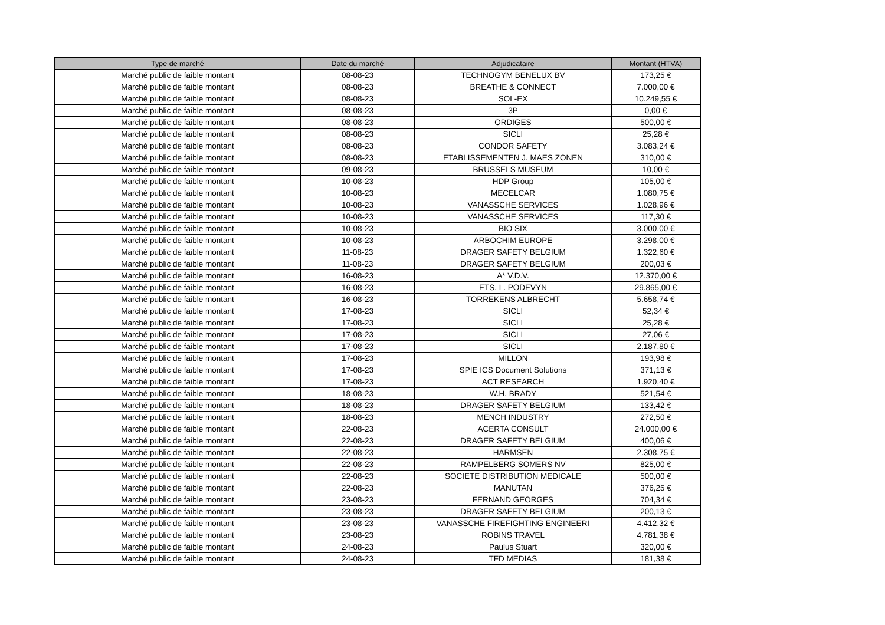| Type de marché | Date du marché | Adjudicataire | Montant (HTVA) |
| --- | --- | --- | --- |
| Marché public de faible montant | 08-08-23 | TECHNOGYM BENELUX BV | 173,25 € |
| Marché public de faible montant | 08-08-23 | BREATHE & CONNECT | 7.000,00 € |
| Marché public de faible montant | 08-08-23 | SOL-EX | 10.249,55 € |
| Marché public de faible montant | 08-08-23 | 3P | 0,00 € |
| Marché public de faible montant | 08-08-23 | ORDIGES | 500,00 € |
| Marché public de faible montant | 08-08-23 | SICLI | 25,28 € |
| Marché public de faible montant | 08-08-23 | CONDOR SAFETY | 3.083,24 € |
| Marché public de faible montant | 08-08-23 | ETABLISSEMENTEN J. MAES ZONEN | 310,00 € |
| Marché public de faible montant | 09-08-23 | BRUSSELS MUSEUM | 10,00 € |
| Marché public de faible montant | 10-08-23 | HDP Group | 105,00 € |
| Marché public de faible montant | 10-08-23 | MECELCAR | 1.080,75 € |
| Marché public de faible montant | 10-08-23 | VANASSCHE SERVICES | 1.028,96 € |
| Marché public de faible montant | 10-08-23 | VANASSCHE SERVICES | 117,30 € |
| Marché public de faible montant | 10-08-23 | BIO SIX | 3.000,00 € |
| Marché public de faible montant | 10-08-23 | ARBOCHIM EUROPE | 3.298,00 € |
| Marché public de faible montant | 11-08-23 | DRAGER SAFETY BELGIUM | 1.322,60 € |
| Marché public de faible montant | 11-08-23 | DRAGER SAFETY BELGIUM | 200,03 € |
| Marché public de faible montant | 16-08-23 | A* V.D.V. | 12.370,00 € |
| Marché public de faible montant | 16-08-23 | ETS. L. PODEVYN | 29.865,00 € |
| Marché public de faible montant | 16-08-23 | TORREKENS ALBRECHT | 5.658,74 € |
| Marché public de faible montant | 17-08-23 | SICLI | 52,34 € |
| Marché public de faible montant | 17-08-23 | SICLI | 25,28 € |
| Marché public de faible montant | 17-08-23 | SICLI | 27,06 € |
| Marché public de faible montant | 17-08-23 | SICLI | 2.187,80 € |
| Marché public de faible montant | 17-08-23 | MILLON | 193,98 € |
| Marché public de faible montant | 17-08-23 | SPIE ICS Document Solutions | 371,13 € |
| Marché public de faible montant | 17-08-23 | ACT RESEARCH | 1.920,40 € |
| Marché public de faible montant | 18-08-23 | W.H. BRADY | 521,54 € |
| Marché public de faible montant | 18-08-23 | DRAGER SAFETY BELGIUM | 133,42 € |
| Marché public de faible montant | 18-08-23 | MENCH INDUSTRY | 272,50 € |
| Marché public de faible montant | 22-08-23 | ACERTA CONSULT | 24.000,00 € |
| Marché public de faible montant | 22-08-23 | DRAGER SAFETY BELGIUM | 400,06 € |
| Marché public de faible montant | 22-08-23 | HARMSEN | 2.308,75 € |
| Marché public de faible montant | 22-08-23 | RAMPELBERG SOMERS NV | 825,00 € |
| Marché public de faible montant | 22-08-23 | SOCIETE DISTRIBUTION MEDICALE | 500,00 € |
| Marché public de faible montant | 22-08-23 | MANUTAN | 376,25 € |
| Marché public de faible montant | 23-08-23 | FERNAND GEORGES | 704,34 € |
| Marché public de faible montant | 23-08-23 | DRAGER SAFETY BELGIUM | 200,13 € |
| Marché public de faible montant | 23-08-23 | VANASSCHE FIREFIGHTING ENGINEERI | 4.412,32 € |
| Marché public de faible montant | 23-08-23 | ROBINS TRAVEL | 4.781,38 € |
| Marché public de faible montant | 24-08-23 | Paulus Stuart | 320,00 € |
| Marché public de faible montant | 24-08-23 | TFD MEDIAS | 181,38 € |